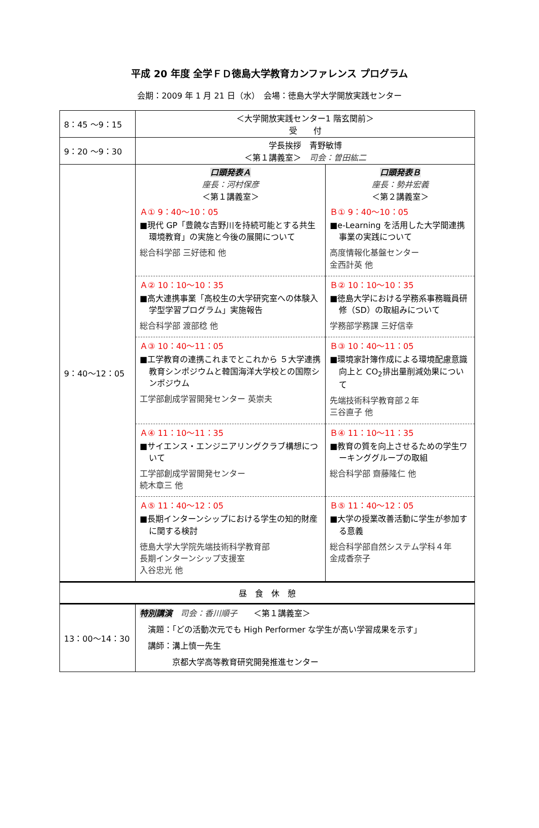平成 20 年度 全学ＦＤ徳島大学教育カンファレンス プログラム
会期：2009 年 1 月 21 日（水）　会場：徳島大学大学開放実践センター
| 8：45 ～9：15 | ＜大学開放実践センター1 階玄関前＞ 受 付 | |
| 9：20 ～9：30 | 学長挨拶 青野敏博 ＜第１講義室＞ 司会：曽田紘二 | |
| 9：40～12：05 | 口頭発表Ａ 座長：河村保彦 ＜第１講義室＞ | 口頭発表Ｂ 座長：勢井宏義 ＜第２講義室＞ |
| | Ａ① 9：40～10：05 ■現代 GP「豊饒な吉野川を持続可能とする共生環境教育」の実施と今後の展開について 総合科学部 三好徳和 他 | Ｂ① 9：40～10：05 ■e-Learning を活用した大学間連携事業の実践について 高度情報化基盤センター 金西計英 他 |
| | Ａ② 10：10～10：35 ■高大連携事業「高校生の大学研究室への体験入学型学習プログラム」実施報告 総合科学部 渡部稔 他 | Ｂ② 10：10～10：35 ■徳島大学における学務系事務職員研修（SD）の取組みについて 学務部学務課 三好信幸 |
| | Ａ③ 10：40～11：05 ■工学教育の連携これまでとこれから ５大学連携教育シンポジウムと韓国海洋大学校との国際シンポジウム 工学部創成学習開発センター 英崇夫 | Ｂ③ 10：40～11：05 ■環境家計簿作成による環境配慮意識向上と CO<sub>2</sub>排出量削減効果について 先端技術科学教育部２年 三谷直子 他 |
| | Ａ④ 11：10～11：35 ■サイエンス・エンジニアリングクラブ構想について 工学部創成学習開発センター 続木章三 他 | Ｂ④ 11：10～11：35 ■教育の質を向上させるための学生ワーキンググループの取組 総合科学部 齋藤隆仁 他 |
| | Ａ⑤ 11：40～12：05 ■長期インターンシップにおける学生の知的財産に関する検討 徳島大学大学院先端技術科学教育部 長期インターンシップ支援室 入谷忠光 他 | Ｂ⑤ 11：40～12：05 ■大学の授業改善活動に学生が参加する意義 総合科学部自然システム学科４年 金成香奈子 |
| 昼 食 休 憩 | | |
| 13：00～14：30 | 特別講演 司会：香川順子 ＜第１講義室＞ 演題：「どの活動次元でも High Performer な学生が高い学習成果を示す」 講師：溝上慎一先生 京都大学高等教育研究開発推進センター | |